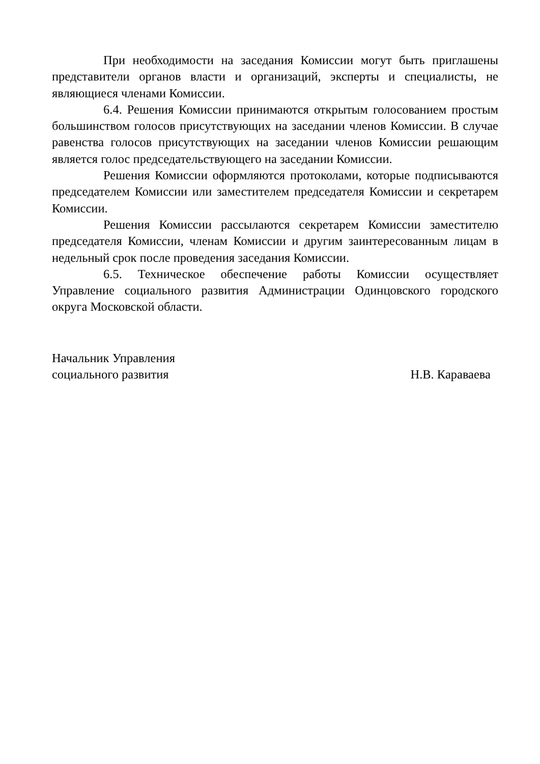При необходимости на заседания Комиссии могут быть приглашены представители органов власти и организаций, эксперты и специалисты, не являющиеся членами Комиссии.
6.4. Решения Комиссии принимаются открытым голосованием простым большинством голосов присутствующих на заседании членов Комиссии. В случае равенства голосов присутствующих на заседании членов Комиссии решающим является голос председательствующего на заседании Комиссии.
Решения Комиссии оформляются протоколами, которые подписываются председателем Комиссии или заместителем председателя Комиссии и секретарем Комиссии.
Решения Комиссии рассылаются секретарем Комиссии заместителю председателя Комиссии, членам Комиссии и другим заинтересованным лицам в недельный срок после проведения заседания Комиссии.
6.5. Техническое обеспечение работы Комиссии осуществляет Управление социального развития Администрации Одинцовского городского округа Московской области.
Начальник Управления
социального развития
Н.В. Караваева